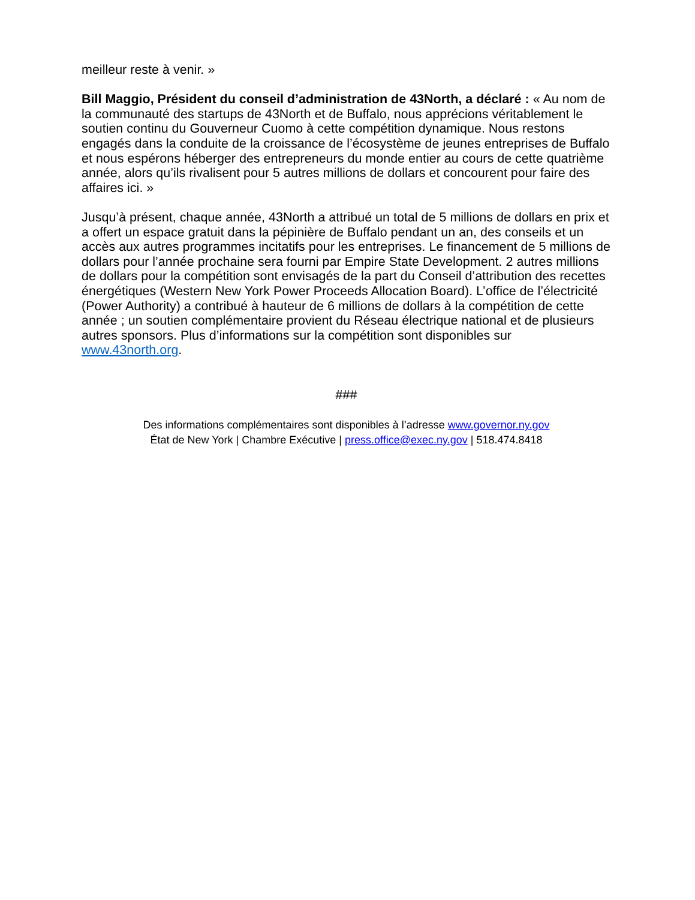meilleur reste à venir. »
Bill Maggio, Président du conseil d’administration de 43North, a déclaré : « Au nom de la communauté des startups de 43North et de Buffalo, nous apprécions véritablement le soutien continu du Gouverneur Cuomo à cette compétition dynamique. Nous restons engagés dans la conduite de la croissance de l’écosystème de jeunes entreprises de Buffalo et nous espérons héberger des entrepreneurs du monde entier au cours de cette quatrième année, alors qu’ils rivalisent pour 5 autres millions de dollars et concourent pour faire des affaires ici. »
Jusqu’à présent, chaque année, 43North a attribué un total de 5 millions de dollars en prix et a offert un espace gratuit dans la pépinière de Buffalo pendant un an, des conseils et un accès aux autres programmes incitatifs pour les entreprises. Le financement de 5 millions de dollars pour l’année prochaine sera fourni par Empire State Development. 2 autres millions de dollars pour la compétition sont envisagés de la part du Conseil d’attribution des recettes énergétiques (Western New York Power Proceeds Allocation Board). L’office de l’électricité (Power Authority) a contribué à hauteur de 6 millions de dollars à la compétition de cette année ; un soutien complémentaire provient du Réseau électrique national et de plusieurs autres sponsors. Plus d’informations sur la compétition sont disponibles sur www.43north.org.
###
Des informations complémentaires sont disponibles à l’adresse www.governor.ny.gov
État de New York | Chambre Exécutive | press.office@exec.ny.gov | 518.474.8418